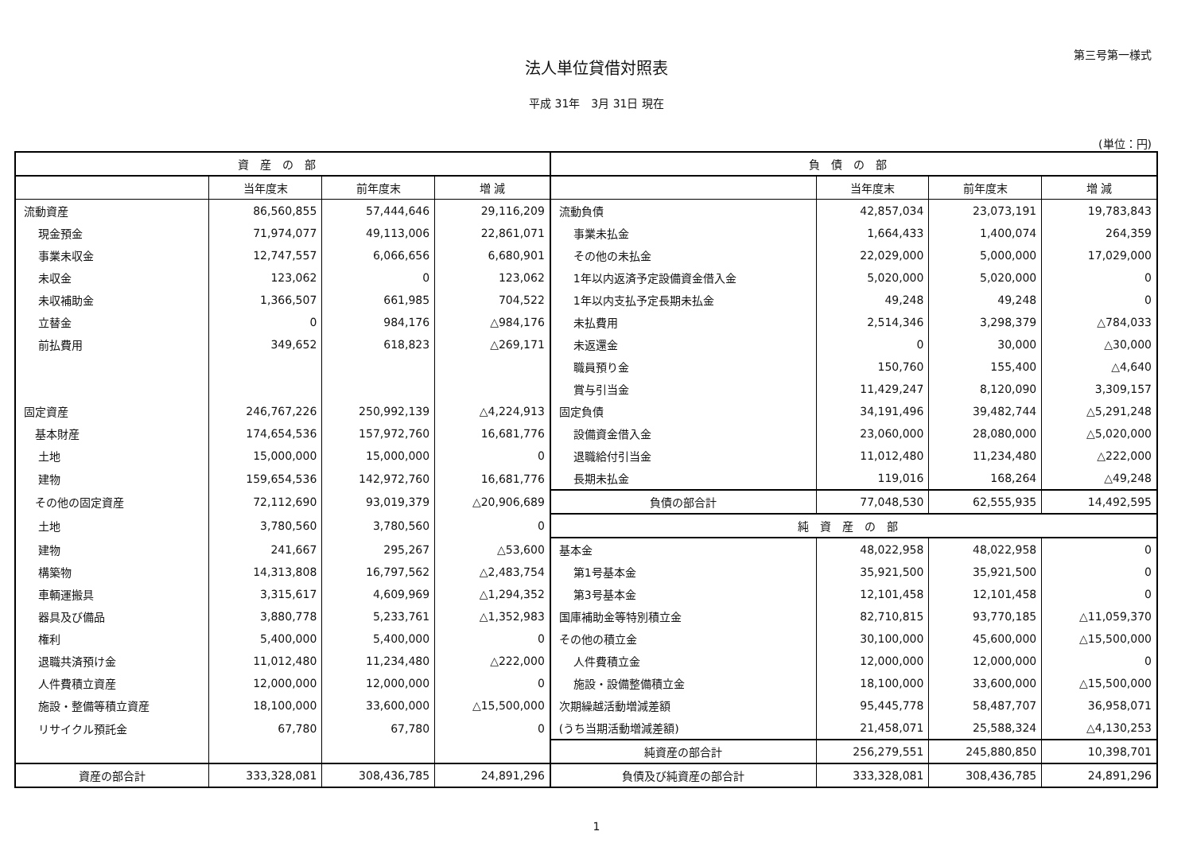第三号第一様式
法人単位貸借対照表
平成 31年　3月 31日 現在
(単位：円)
| 資産の部 | | | | 負債の部 | | | |
| --- | --- | --- | --- | --- | --- | --- | --- |
| | 当年度末 | 前年度末 | 増 減 | | 当年度末 | 前年度末 | 増 減 |
| 流動資産 | 86,560,855 | 57,444,646 | 29,116,209 | 流動負債 | 42,857,034 | 23,073,191 | 19,783,843 |
| 現金預金 | 71,974,077 | 49,113,006 | 22,861,071 | 事業未払金 | 1,664,433 | 1,400,074 | 264,359 |
| 事業未収金 | 12,747,557 | 6,066,656 | 6,680,901 | その他の未払金 | 22,029,000 | 5,000,000 | 17,029,000 |
| 未収金 | 123,062 | 0 | 123,062 | 1年以内返済予定設備資金借入金 | 5,020,000 | 5,020,000 | 0 |
| 未収補助金 | 1,366,507 | 661,985 | 704,522 | 1年以内支払予定長期未払金 | 49,248 | 49,248 | 0 |
| 立替金 | 0 | 984,176 | △984,176 | 未払費用 | 2,514,346 | 3,298,379 | △784,033 |
| 前払費用 | 349,652 | 618,823 | △269,171 | 未返還金 | 0 | 30,000 | △30,000 |
| | | | | 職員預り金 | 150,760 | 155,400 | △4,640 |
| | | | | 賞与引当金 | 11,429,247 | 8,120,090 | 3,309,157 |
| 固定資産 | 246,767,226 | 250,992,139 | △4,224,913 | 固定負債 | 34,191,496 | 39,482,744 | △5,291,248 |
| 基本財産 | 174,654,536 | 157,972,760 | 16,681,776 | 設備資金借入金 | 23,060,000 | 28,080,000 | △5,020,000 |
| 土地 | 15,000,000 | 15,000,000 | 0 | 退職給付引当金 | 11,012,480 | 11,234,480 | △222,000 |
| 建物 | 159,654,536 | 142,972,760 | 16,681,776 | 長期未払金 | 119,016 | 168,264 | △49,248 |
| その他の固定資産 | 72,112,690 | 93,019,379 | △20,906,689 | 負債の部合計 | 77,048,530 | 62,555,935 | 14,492,595 |
| 土地 | 3,780,560 | 3,780,560 | 0 | 純資産の部 | | | |
| 建物 | 241,667 | 295,267 | △53,600 | 基本金 | 48,022,958 | 48,022,958 | 0 |
| 構築物 | 14,313,808 | 16,797,562 | △2,483,754 | 第1号基本金 | 35,921,500 | 35,921,500 | 0 |
| 車輌運搬具 | 3,315,617 | 4,609,969 | △1,294,352 | 第3号基本金 | 12,101,458 | 12,101,458 | 0 |
| 器具及び備品 | 3,880,778 | 5,233,761 | △1,352,983 | 国庫補助金等特別積立金 | 82,710,815 | 93,770,185 | △11,059,370 |
| 権利 | 5,400,000 | 5,400,000 | 0 | その他の積立金 | 30,100,000 | 45,600,000 | △15,500,000 |
| 退職共済預け金 | 11,012,480 | 11,234,480 | △222,000 | 人件費積立金 | 12,000,000 | 12,000,000 | 0 |
| 人件費積立資産 | 12,000,000 | 12,000,000 | 0 | 施設・設備整備積立金 | 18,100,000 | 33,600,000 | △15,500,000 |
| 施設・整備等積立資産 | 18,100,000 | 33,600,000 | △15,500,000 | 次期繰越活動増減差額 | 95,445,778 | 58,487,707 | 36,958,071 |
| リサイクル預託金 | 67,780 | 67,780 | 0 | (うち当期活動増減差額) | 21,458,071 | 25,588,324 | △4,130,253 |
| | | | | 純資産の部合計 | 256,279,551 | 245,880,850 | 10,398,701 |
| 資産の部合計 | 333,328,081 | 308,436,785 | 24,891,296 | 負債及び純資産の部合計 | 333,328,081 | 308,436,785 | 24,891,296 |
1